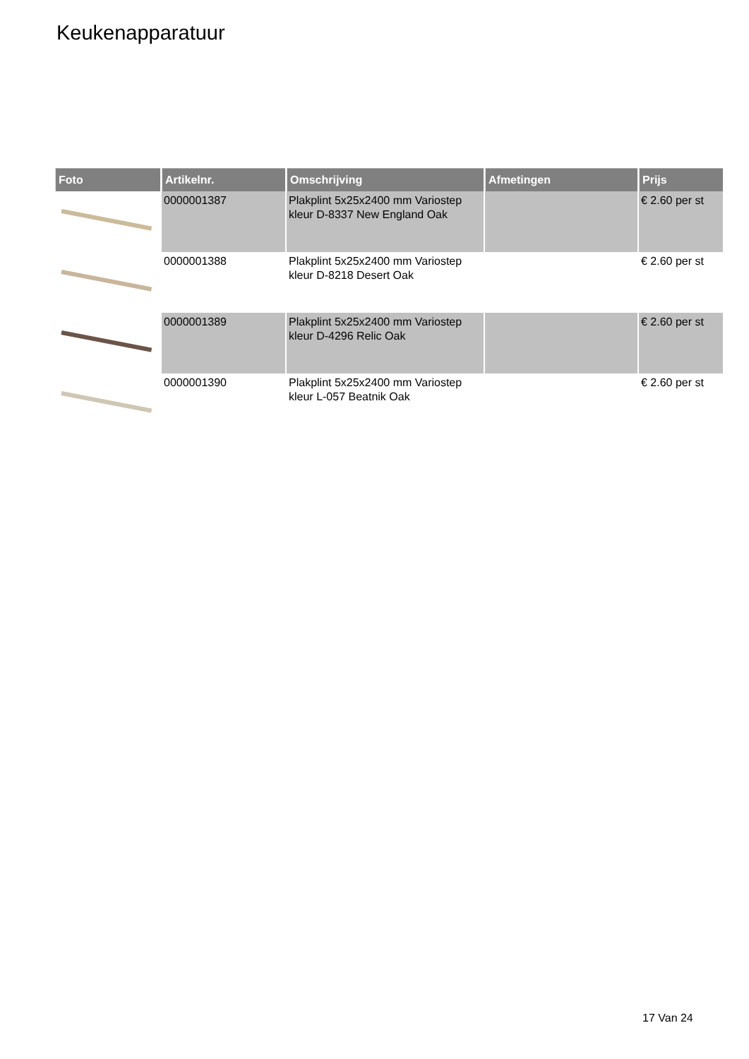Keukenapparatuur
| Foto | Artikelnr. | Omschrijving | Afmetingen | Prijs |
| --- | --- | --- | --- | --- |
| | 0000001387 | Plakplint 5x25x2400 mm Variostep kleur D-8337 New England Oak | | € 2.60 per st |
| | 0000001388 | Plakplint 5x25x2400 mm Variostep kleur D-8218 Desert Oak | | € 2.60 per st |
| | 0000001389 | Plakplint 5x25x2400 mm Variostep kleur D-4296 Relic Oak | | € 2.60 per st |
| | 0000001390 | Plakplint 5x25x2400 mm Variostep kleur L-057 Beatnik Oak | | € 2.60 per st |
17 Van 24